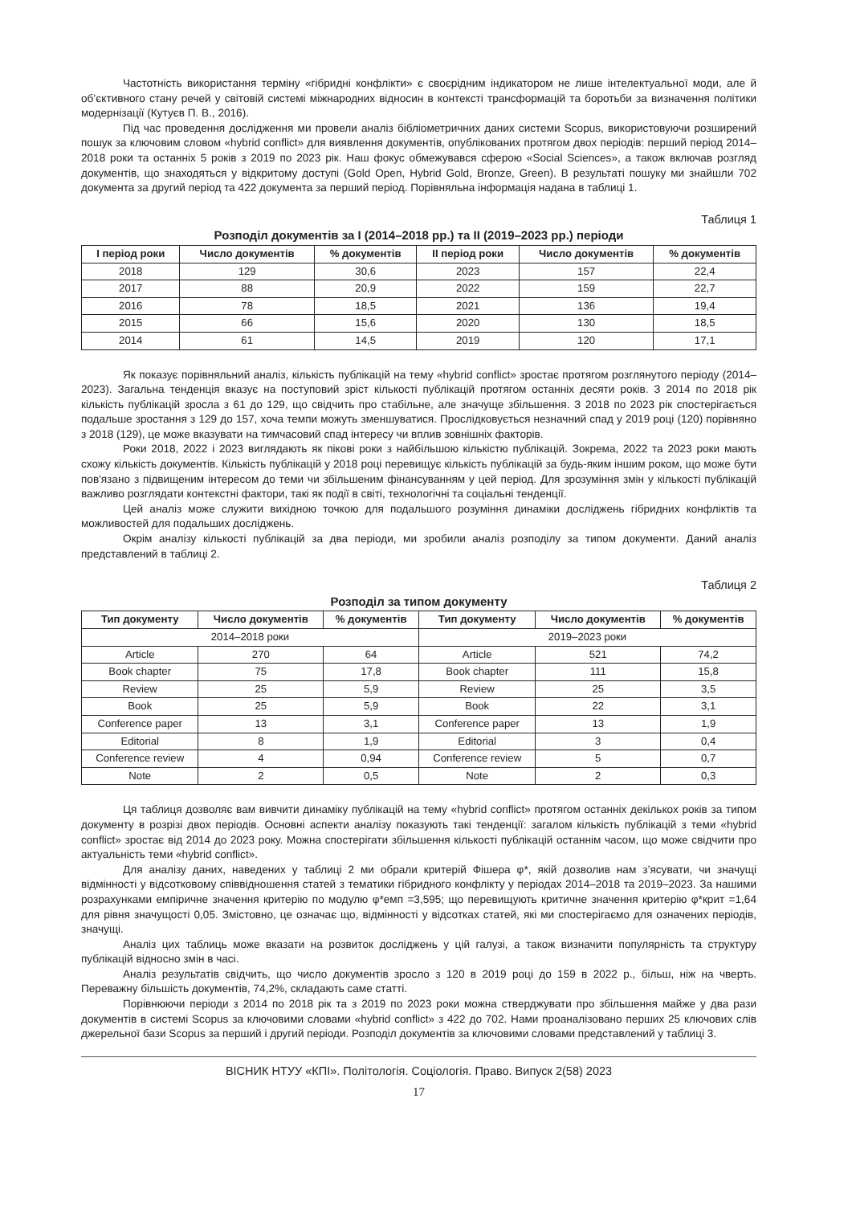Частотність використання терміну «гібридні конфлікти» є своєрідним індикатором не лише інтелектуальної моди, але й об’єктивного стану речей у світовій системі міжнародних відносин в контексті трансформацій та боротьби за визначення політики модернізації (Кутуєв П. В., 2016).
Під час проведення дослідження ми провели аналіз бібліометричних даних системи Scopus, використовуючи розширений пошук за ключовим словом «hybrid conflict» для виявлення документів, опублікованих протягом двох періодів: перший період 2014–2018 роки та останніх 5 років з 2019 по 2023 рік. Наш фокус обмежувався сферою «Social Sciences», а також включав розгляд документів, що знаходяться у відкритому доступі (Gold Open, Hybrid Gold, Bronze, Green). В результаті пошуку ми знайшли 702 документа за другий період та 422 документа за перший період. Порівняльна інформація надана в таблиці 1.
Таблиця 1
Розподіл документів за I (2014–2018 pp.) та II (2019–2023 pp.) періоди
| I період роки | Число документів | % документів | II період роки | Число документів | % документів |
| --- | --- | --- | --- | --- | --- |
| 2018 | 129 | 30,6 | 2023 | 157 | 22,4 |
| 2017 | 88 | 20,9 | 2022 | 159 | 22,7 |
| 2016 | 78 | 18,5 | 2021 | 136 | 19,4 |
| 2015 | 66 | 15,6 | 2020 | 130 | 18,5 |
| 2014 | 61 | 14,5 | 2019 | 120 | 17,1 |
Як показує порівняльний аналіз, кількість публікацій на тему «hybrid conflict» зростає протягом розглянутого періоду (2014–2023). Загальна тенденція вказує на поступовий зріст кількості публікацій протягом останніх десяти років. З 2014 по 2018 рік кількість публікацій зросла з 61 до 129, що свідчить про стабільне, але значуще збільшення. З 2018 по 2023 рік спостерігається подальше зростання з 129 до 157, хоча темпи можуть зменшуватися. Прослідковується незначний спад у 2019 році (120) порівняно з 2018 (129), це може вказувати на тимчасовий спад інтересу чи вплив зовнішніх факторів.
Роки 2018, 2022 і 2023 виглядають як пікові роки з найбільшою кількістю публікацій. Зокрема, 2022 та 2023 роки мають схожу кількість документів. Кількість публікацій у 2018 році перевищує кількість публікацій за будь-яким іншим роком, що може бути пов'язано з підвищеним інтересом до теми чи збільшеним фінансуванням у цей період. Для зрозуміння змін у кількості публікацій важливо розглядати контекстні фактори, такі як події в світі, технологічні та соціальні тенденції.
Цей аналіз може служити вихідною точкою для подальшого розуміння динаміки досліджень гібридних конфліктів та можливостей для подальших досліджень.
Окрім аналізу кількості публікацій за два періоди, ми зробили аналіз розподілу за типом документи. Даний аналіз представлений в таблиці 2.
Таблиця 2
Розподіл за типом документу
| Тип документу | Число документів | % документів | Тип документу | Число документів | % документів |
| --- | --- | --- | --- | --- | --- |
| 2014–2018 роки | | | 2019–2023 роки | | |
| Article | 270 | 64 | Article | 521 | 74,2 |
| Book chapter | 75 | 17,8 | Book chapter | 111 | 15,8 |
| Review | 25 | 5,9 | Review | 25 | 3,5 |
| Book | 25 | 5,9 | Book | 22 | 3,1 |
| Conference paper | 13 | 3,1 | Conference paper | 13 | 1,9 |
| Editorial | 8 | 1,9 | Editorial | 3 | 0,4 |
| Conference review | 4 | 0,94 | Conference review | 5 | 0,7 |
| Note | 2 | 0,5 | Note | 2 | 0,3 |
Ця таблиця дозволяє вам вивчити динаміку публікацій на тему «hybrid conflict» протягом останніх декількох років за типом документу в розрізі двох періодів. Основні аспекти аналізу показують такі тенденції: загалом кількість публікацій з теми «hybrid conflict» зростає від 2014 до 2023 року. Можна спостерігати збільшення кількості публікацій останнім часом, що може свідчити про актуальність теми «hybrid conflict».
Для аналізу даних, наведених у таблиці 2 ми обрали критерій Фішера φ*, якій дозволив нам з’ясувати, чи значущі відмінності у відсотковому співвідношення статей з тематики гібридного конфлікту у періодах 2014–2018 та 2019–2023. За нашими розрахунками емпіричне значення критерію по модулю φ*емп =3,595; що перевищують критичне значення критерію φ*крит =1,64 для рівня значущості 0,05. Змістовно, це означає що, відмінності у відсотках статей, які ми спостерігаємо для означених періодів, значущі.
Аналіз цих таблиць може вказати на розвиток досліджень у цій галузі, а також визначити популярність та структуру публікацій відносно змін в часі.
Аналіз результатів свідчить, що число документів зросло з 120 в 2019 році до 159 в 2022 р., більш, ніж на чверть. Переважну більшість документів, 74,2%, складають саме статті.
Порівнюючи періоди з 2014 по 2018 рік та з 2019 по 2023 роки можна стверджувати про збільшення майже у два рази документів в системі Scopus за ключовими словами «hybrid conflict» з 422 до 702. Нами проаналізовано перших 25 ключових слів джерельної бази Scopus за перший і другий періоди. Розподіл документів за ключовими словами представлений у таблиці 3.
ВІСНИК НТУУ «КПІ». Політологія. Соціологія. Право. Випуск 2(58) 2023
17